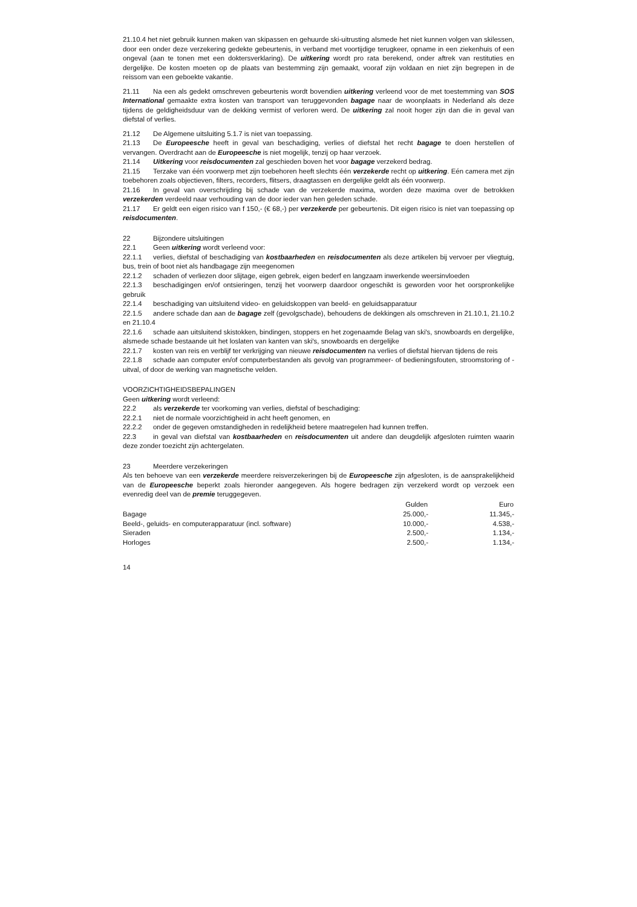21.10.4 het niet gebruik kunnen maken van skipassen en gehuurde ski-uitrusting alsmede het niet kunnen volgen van skilessen, door een onder deze verzekering gedekte gebeurtenis, in verband met voortijdige terugkeer, opname in een ziekenhuis of een ongeval (aan te tonen met een doktersverklaring). De uitkering wordt pro rata berekend, onder aftrek van restituties en dergelijke. De kosten moeten op de plaats van bestemming zijn gemaakt, vooraf zijn voldaan en niet zijn begrepen in de reissom van een geboekte vakantie.
21.11 Na een als gedekt omschreven gebeurtenis wordt bovendien uitkering verleend voor de met toestemming van SOS International gemaakte extra kosten van transport van teruggevonden bagage naar de woonplaats in Nederland als deze tijdens de geldigheidsduur van de dekking vermist of verloren werd. De uitkering zal nooit hoger zijn dan die in geval van diefstal of verlies.
21.12 De Algemene uitsluiting 5.1.7 is niet van toepassing.
21.13 De Europeesche heeft in geval van beschadiging, verlies of diefstal het recht bagage te doen herstellen of vervangen. Overdracht aan de Europeesche is niet mogelijk, tenzij op haar verzoek.
21.14 Uitkering voor reisdocumenten zal geschieden boven het voor bagage verzekerd bedrag.
21.15 Terzake van één voorwerp met zijn toebehoren heeft slechts één verzekerde recht op uitkering. Eén camera met zijn toebehoren zoals objectieven, filters, recorders, flitsers, draagtassen en dergelijke geldt als één voorwerp.
21.16 In geval van overschrijding bij schade van de verzekerde maxima, worden deze maxima over de betrokken verzekerden verdeeld naar verhouding van de door ieder van hen geleden schade.
21.17 Er geldt een eigen risico van f 150,- (€ 68,-) per verzekerde per gebeurtenis. Dit eigen risico is niet van toepassing op reisdocumenten.
22 Bijzondere uitsluitingen
22.1 Geen uitkering wordt verleend voor:
22.1.1 verlies, diefstal of beschadiging van kostbaarheden en reisdocumenten als deze artikelen bij vervoer per vliegtuig, bus, trein of boot niet als handbagage zijn meegenomen
22.1.2 schaden of verliezen door slijtage, eigen gebrek, eigen bederf en langzaam inwerkende weersinvloeden
22.1.3 beschadigingen en/of ontsieringen, tenzij het voorwerp daardoor ongeschikt is geworden voor het oorspronkelijke gebruik
22.1.4 beschadiging van uitsluitend video- en geluidskoppen van beeld- en geluidsapparatuur
22.1.5 andere schade dan aan de bagage zelf (gevolgschade), behoudens de dekkingen als omschreven in 21.10.1, 21.10.2 en 21.10.4
22.1.6 schade aan uitsluitend skistokken, bindingen, stoppers en het zogenaamde Belag van ski's, snowboards en dergelijke, alsmede schade bestaande uit het loslaten van kanten van ski's, snowboards en dergelijke
22.1.7 kosten van reis en verblijf ter verkrijging van nieuwe reisdocumenten na verlies of diefstal hiervan tijdens de reis
22.1.8 schade aan computer en/of computerbestanden als gevolg van programmeer- of bedieningsfouten, stroomstoring of -uitval, of door de werking van magnetische velden.
VOORZICHTIGHEIDSBEPALINGEN
Geen uitkering wordt verleend:
22.2 als verzekerde ter voorkoming van verlies, diefstal of beschadiging:
22.2.1 niet de normale voorzichtigheid in acht heeft genomen, en
22.2.2 onder de gegeven omstandigheden in redelijkheid betere maatregelen had kunnen treffen.
22.3 in geval van diefstal van kostbaarheden en reisdocumenten uit andere dan deugdelijk afgesloten ruimten waarin deze zonder toezicht zijn achtergelaten.
23 Meerdere verzekeringen
Als ten behoeve van een verzekerde meerdere reisverzekeringen bij de Europeesche zijn afgesloten, is de aansprakelijkheid van de Europeesche beperkt zoals hieronder aangegeven. Als hogere bedragen zijn verzekerd wordt op verzoek een evenredig deel van de premie teruggegeven.
| | Gulden | Euro |
| --- | --- | --- |
| Bagage | 25.000,- | 11.345,- |
| Beeld-, geluids- en computerapparatuur (incl. software) | 10.000,- | 4.538,- |
| Sieraden | 2.500,- | 1.134,- |
| Horloges | 2.500,- | 1.134,- |
14